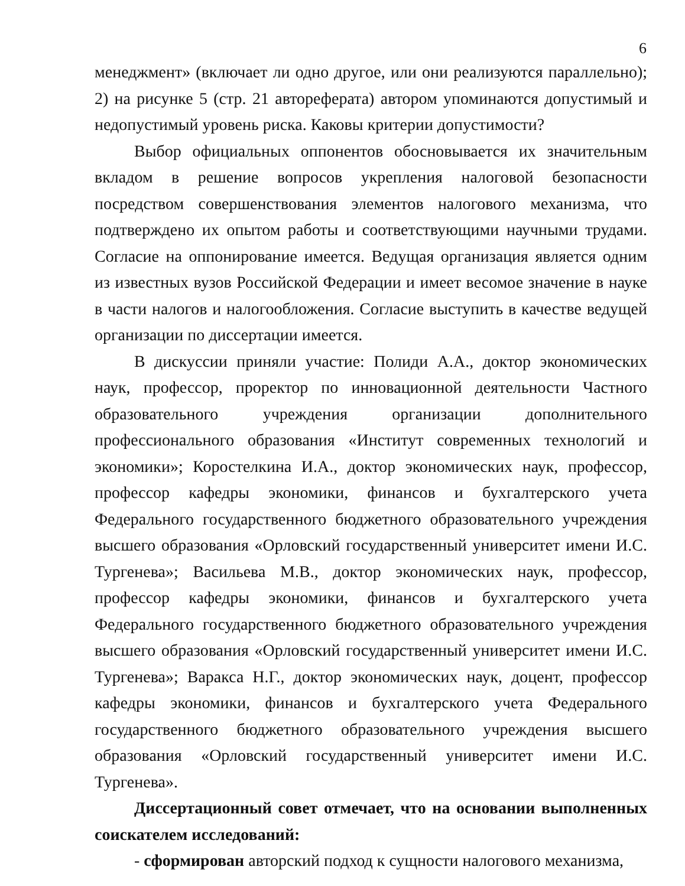6
менеджмент» (включает ли одно другое, или они реализуются параллельно); 2) на рисунке 5 (стр. 21 автореферата) автором упоминаются допустимый и недопустимый уровень риска. Каковы критерии допустимости?
Выбор официальных оппонентов обосновывается их значительным вкладом в решение вопросов укрепления налоговой безопасности посредством совершенствования элементов налогового механизма, что подтверждено их опытом работы и соответствующими научными трудами. Согласие на оппонирование имеется. Ведущая организация является одним из известных вузов Российской Федерации и имеет весомое значение в науке в части налогов и налогообложения. Согласие выступить в качестве ведущей организации по диссертации имеется.
В дискуссии приняли участие: Полиди А.А., доктор экономических наук, профессор, проректор по инновационной деятельности Частного образовательного учреждения организации дополнительного профессионального образования «Институт современных технологий и экономики»; Коростелкина И.А., доктор экономических наук, профессор, профессор кафедры экономики, финансов и бухгалтерского учета Федерального государственного бюджетного образовательного учреждения высшего образования «Орловский государственный университет имени И.С. Тургенева»; Васильева М.В., доктор экономических наук, профессор, профессор кафедры экономики, финансов и бухгалтерского учета Федерального государственного бюджетного образовательного учреждения высшего образования «Орловский государственный университет имени И.С. Тургенева»; Варакса Н.Г., доктор экономических наук, доцент, профессор кафедры экономики, финансов и бухгалтерского учета Федерального государственного бюджетного образовательного учреждения высшего образования «Орловский государственный университет имени И.С. Тургенева».
Диссертационный совет отмечает, что на основании выполненных соискателем исследований:
- сформирован авторский подход к сущности налогового механизма,